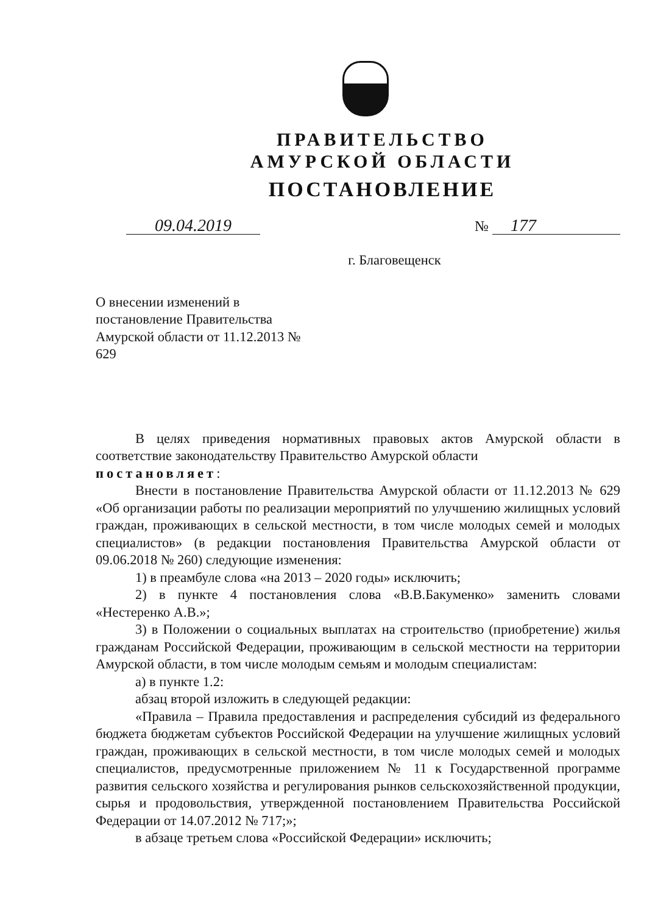ПРАВИТЕЛЬСТВО
АМУРСКОЙ ОБЛАСТИ
ПОСТАНОВЛЕНИЕ
09.04.2019
№ 177
г. Благовещенск
О внесении изменений в постановление Правительства Амурской области от 11.12.2013 № 629
В целях приведения нормативных правовых актов Амурской области в соответствие законодательству Правительство Амурской области
постановляет:
Внести в постановление Правительства Амурской области от 11.12.2013 № 629 «Об организации работы по реализации мероприятий по улучшению жилищных условий граждан, проживающих в сельской местности, в том числе молодых семей и молодых специалистов» (в редакции постановления Правительства Амурской области от 09.06.2018 № 260) следующие изменения:
1) в преамбуле слова «на 2013 – 2020 годы» исключить;
2) в пункте 4 постановления слова «В.В.Бакуменко» заменить словами «Нестеренко А.В.»;
3) в Положении о социальных выплатах на строительство (приобретение) жилья гражданам Российской Федерации, проживающим в сельской местности на территории Амурской области, в том числе молодым семьям и молодым специалистам:
а) в пункте 1.2:
абзац второй изложить в следующей редакции:
«Правила – Правила предоставления и распределения субсидий из федерального бюджета бюджетам субъектов Российской Федерации на улучшение жилищных условий граждан, проживающих в сельской местности, в том числе молодых семей и молодых специалистов, предусмотренные приложением № 11 к Государственной программе развития сельского хозяйства и регулирования рынков сельскохозяйственной продукции, сырья и продовольствия, утвержденной постановлением Правительства Российской Федерации от 14.07.2012 № 717;»;
в абзаце третьем слова «Российской Федерации» исключить;